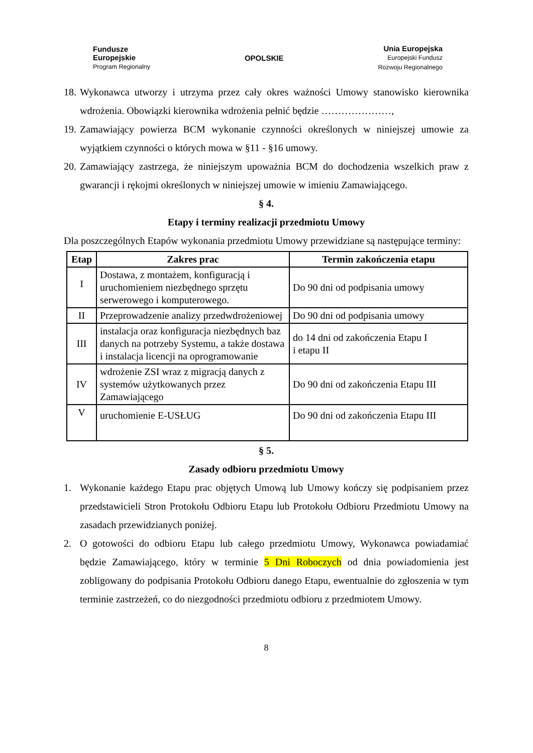Fundusze
Europejskie
Program Regionalny
OPOLSKIE
Unia Europejska
Europejski Fundusz
Rozwoju Regionalnego
18. Wykonawca utworzy i utrzyma przez cały okres ważności Umowy stanowisko kierownika wdrożenia. Obowiązki kierownika wdrożenia pełnić będzie …………………,
19. Zamawiający powierza BCM wykonanie czynności określonych w niniejszej umowie za wyjątkiem czynności o których mowa w §11 - §16 umowy.
20. Zamawiający zastrzega, że niniejszym upoważnia BCM do dochodzenia wszelkich praw z gwarancji i rękojmi określonych w niniejszej umowie w imieniu Zamawiającego.
§ 4.
Etapy i terminy realizacji przedmiotu Umowy
Dla poszczególnych Etapów wykonania przedmiotu Umowy przewidziane są następujące terminy:
| Etap | Zakres prac | Termin zakończenia etapu |
| --- | --- | --- |
| I | Dostawa, z montażem, konfiguracją i uruchomieniem niezbędnego sprzętu serwerowego i komputerowego. | Do 90 dni od podpisania umowy |
| II | Przeprowadzenie analizy przedwdrożeniowej | Do 90 dni od podpisania umowy |
| III | instalacja oraz konfiguracja niezbędnych baz danych na potrzeby Systemu, a także dostawa i instalacja licencji na oprogramowanie | do 14 dni od zakończenia Etapu I i etapu II |
| IV | wdrożenie ZSI wraz z migracją danych z systemów użytkowanych przez Zamawiającego | Do 90 dni od zakończenia Etapu III |
| V | uruchomienie E-USŁUG | Do 90 dni od zakończenia Etapu III |
§ 5.
Zasady odbioru przedmiotu Umowy
1. Wykonanie każdego Etapu prac objętych Umową lub Umowy kończy się podpisaniem przez przedstawicieli Stron Protokołu Odbioru Etapu lub Protokołu Odbioru Przedmiotu Umowy na zasadach przewidzianych poniżej.
2. O gotowości do odbioru Etapu lub całego przedmiotu Umowy, Wykonawca powiadamiać będzie Zamawiającego, który w terminie 5 Dni Roboczych od dnia powiadomienia jest zobligowany do podpisania Protokołu Odbioru danego Etapu, ewentualnie do zgłoszenia w tym terminie zastrzeżeń, co do niezgodności przedmiotu odbioru z przedmiotem Umowy.
8